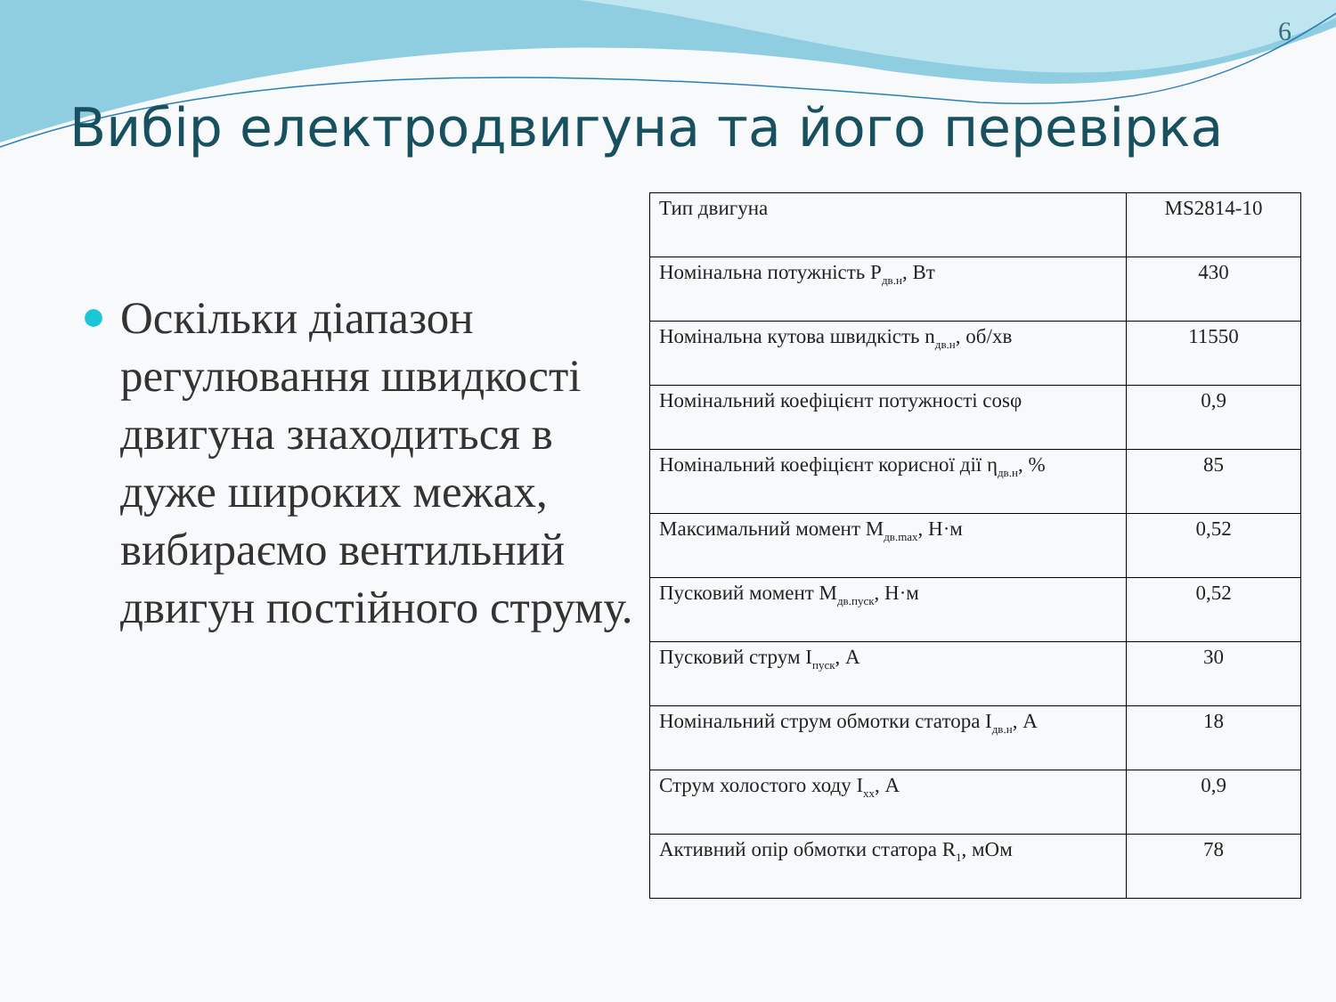6
Вибір електродвигуна та його перевірка
Оскільки діапазон регулювання швидкості двигуна знаходиться в дуже широких межах, вибираємо вентильний двигун постійного струму.
| Тип двигуна | MS2814-10 |
| Номінальна потужність Р<sub>дв.н</sub>, Вт | 430 |
| Номінальна кутова швидкість n<sub>дв.н</sub>, об/хв | 11550 |
| Номінальний коефіцієнт потужності cosφ | 0,9 |
| Номінальний коефіцієнт корисної дії η<sub>дв.н</sub>, % | 85 |
| Максимальний момент М<sub>дв.max</sub>, Н·м | 0,52 |
| Пусковий момент М<sub>дв.пуск</sub>, Н·м | 0,52 |
| Пусковий струм І<sub>пуск</sub>, А | 30 |
| Номінальний струм обмотки статора І<sub>дв.н</sub>, А | 18 |
| Струм холостого ходу І<sub>хх</sub>, А | 0,9 |
| Активний опір обмотки статора R<sub>1</sub>, мОм | 78 |